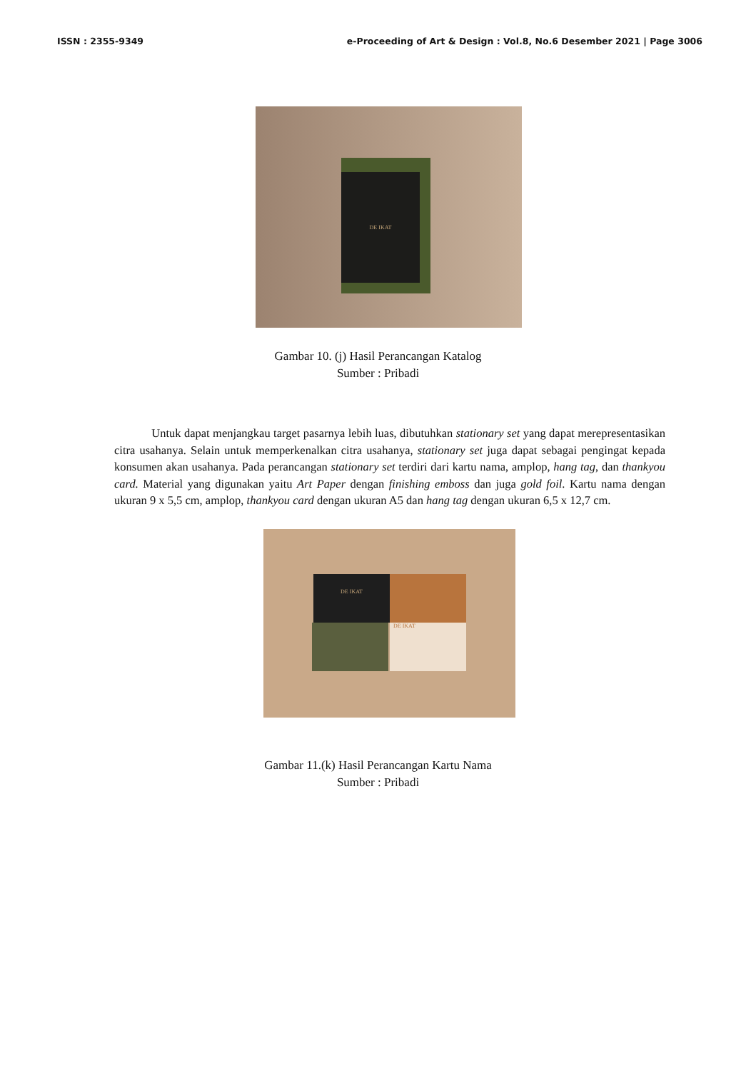ISSN : 2355-9349 e-Proceeding of Art & Design : Vol.8, No.6 Desember 2021 | Page 3006
DE IKAT
Gambar 10. (j) Hasil Perancangan Katalog
Sumber : Pribadi
Untuk dapat menjangkau target pasarnya lebih luas, dibutuhkan stationary set yang dapat merepresentasikan citra usahanya. Selain untuk memperkenalkan citra usahanya, stationary set juga dapat sebagai pengingat kepada konsumen akan usahanya. Pada perancangan stationary set terdiri dari kartu nama, amplop, hang tag, dan thankyou card. Material yang digunakan yaitu Art Paper dengan finishing emboss dan juga gold foil. Kartu nama dengan ukuran 9 x 5,5 cm, amplop, thankyou card dengan ukuran A5 dan hang tag dengan ukuran 6,5 x 12,7 cm.
DE IKAT
DE IKAT
Gambar 11.(k) Hasil Perancangan Kartu Nama
Sumber : Pribadi